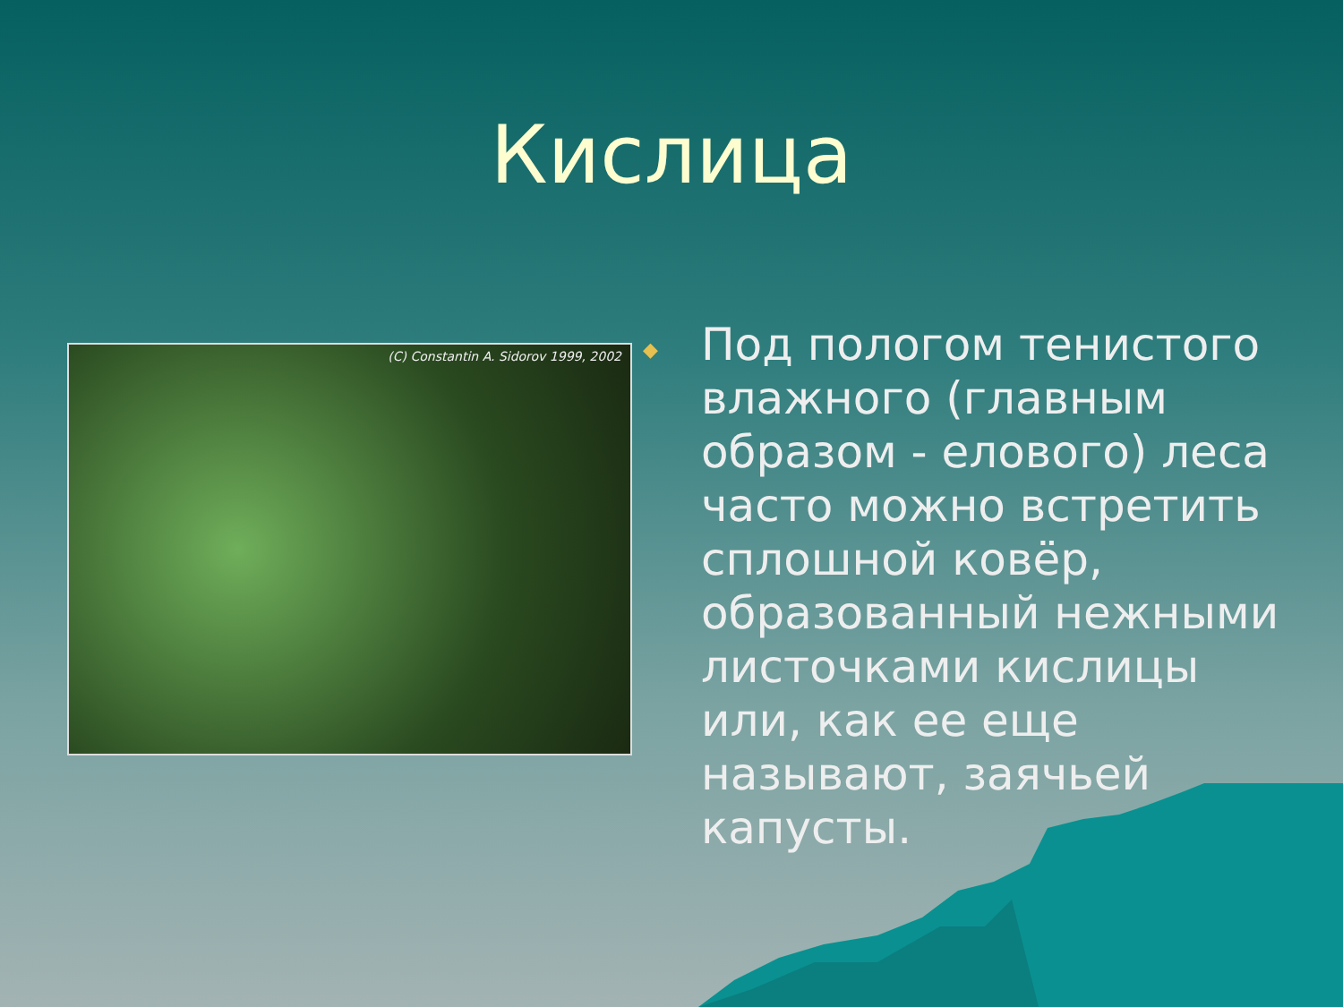Кислица
(C) Constantin A. Sidorov 1999, 2002
◆
Под пологом тенистого
влажного (главным
образом - елового) леса
часто можно встретить
сплошной ковёр,
образованный нежными
листочками кислицы
или, как ее еще
называют, заячьей
капусты.